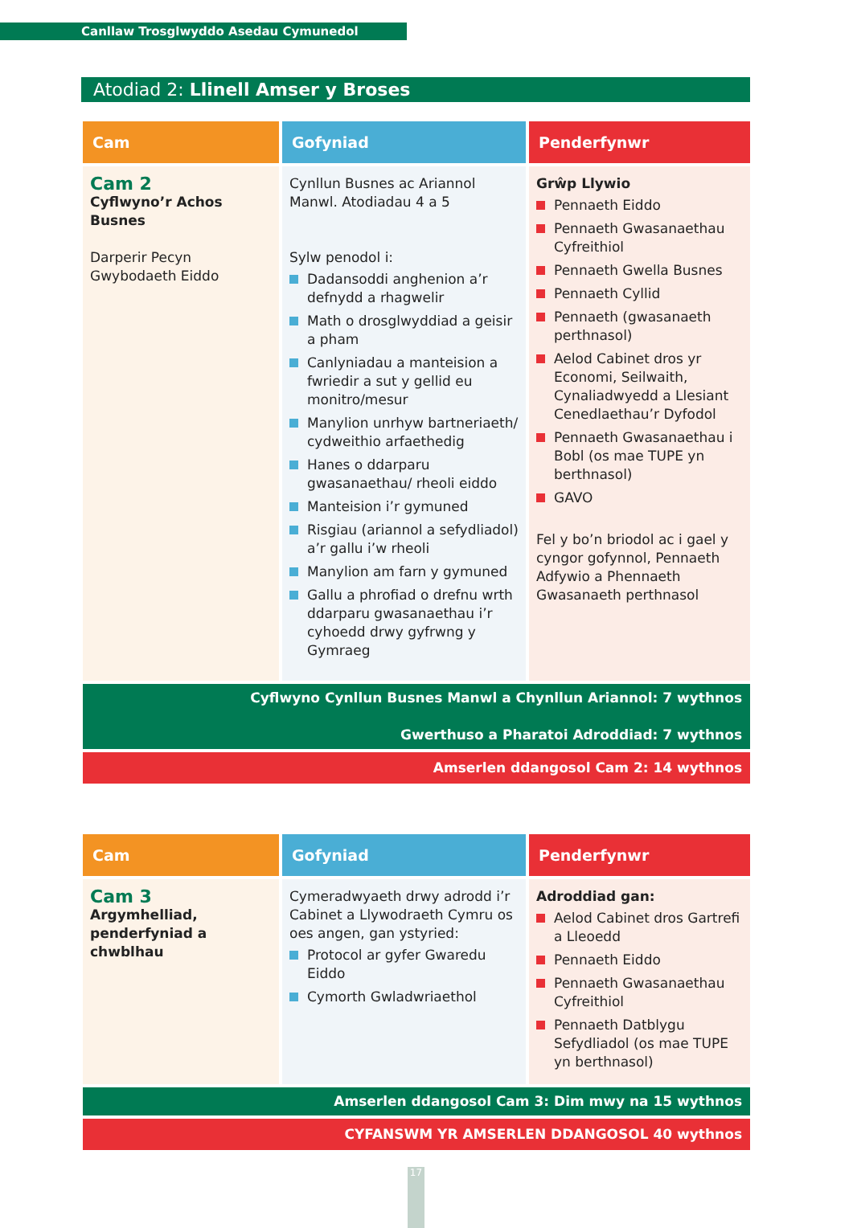Canllaw Trosglwyddo Asedau Cymunedol
Atodiad 2: Llinell Amser y Broses
| Cam | Gofyniad | Penderfynwr |
| --- | --- | --- |
| Cam 2 Cyflwyno’r Achos Busnes Darperir Pecyn Gwybodaeth Eiddo | Cynllun Busnes ac Ariannol Manwl. Atodiadau 4 a 5 Sylw penodol i: Dadansoddi anghenion a’r defnydd a rhagwelir Math o drosglwyddiad a geisir a pham Canlyniadau a manteision a fwriedir a sut y gellid eu monitro/mesur Manylion unrhyw bartneriaeth/ cydweithio arfaethedig Hanes o ddarparu gwasanaethau/ rheoli eiddo Manteision i’r gymuned Risgiau (ariannol a sefydliadol) a’r gallu i’w rheoli Manylion am farn y gymuned Gallu a phrofiad o drefnu wrth ddarparu gwasanaethau i’r cyhoedd drwy gyfrwng y Gymraeg | Grŵp Llywio Pennaeth Eiddo Pennaeth Gwasanaethau Cyfreithiol Pennaeth Gwella Busnes Pennaeth Cyllid Pennaeth (gwasanaeth perthnasol) Aelod Cabinet dros yr Economi, Seilwaith, Cynaliadwyedd a Llesiant Cenedlaethau’r Dyfodol Pennaeth Gwasanaethau i Bobl (os mae TUPE yn berthnasol) GAVO Fel y bo’n briodol ac i gael y cyngor gofynnol, Pennaeth Adfywio a Phennaeth Gwasanaeth perthnasol |
| Cyflwyno Cynllun Busnes Manwl a Chynllun Ariannol: 7 wythnos Gwerthuso a Pharatoi Adroddiad: 7 wythnos | | |
| Amserlen ddangosol Cam 2: 14 wythnos | | |
| Cam | Gofyniad | Penderfynwr |
| --- | --- | --- |
| Cam 3 Argymhelliad, penderfyniad a chwblhau | Cymeradwyaeth drwy adrodd i’r Cabinet a Llywodraeth Cymru os oes angen, gan ystyried: Protocol ar gyfer Gwaredu Eiddo Cymorth Gwladwriaethol | Adroddiad gan: Aelod Cabinet dros Gartrefi a Lleoedd Pennaeth Eiddo Pennaeth Gwasanaethau Cyfreithiol Pennaeth Datblygu Sefydliadol (os mae TUPE yn berthnasol) |
| Amserlen ddangosol Cam 3: Dim mwy na 15 wythnos | | |
| CYFANSWM YR AMSERLEN DDANGOSOL 40 wythnos | | |
17